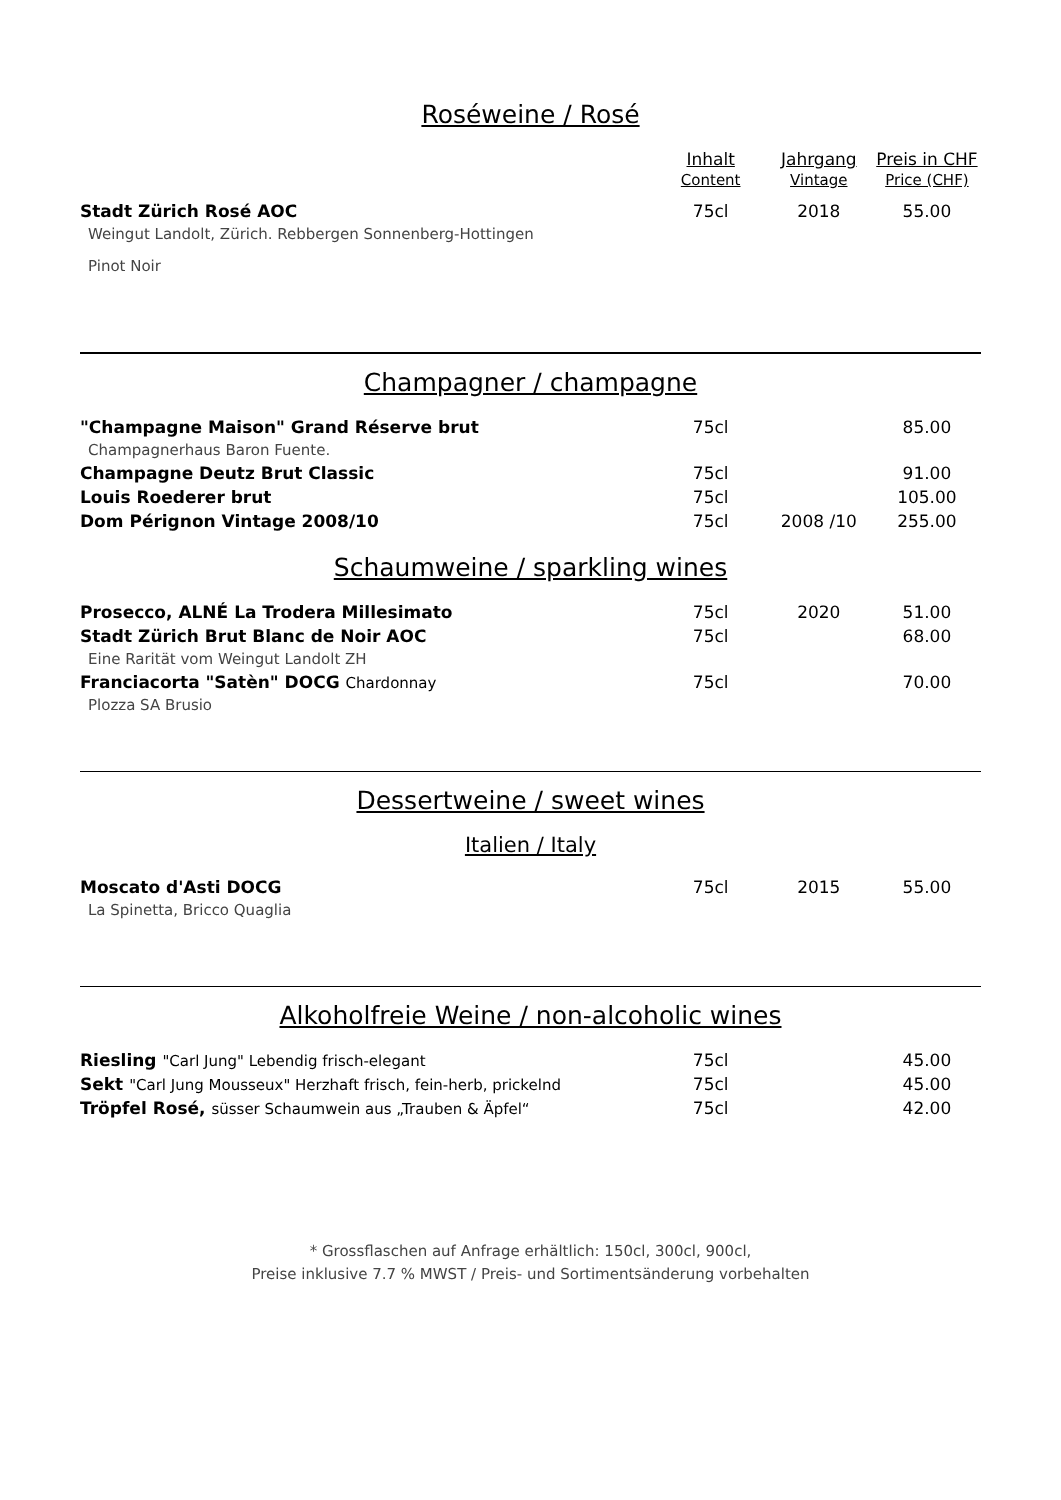Roséweine / Rosé
| | Inhalt Content | Jahrgang Vintage | Preis in CHF Price (CHF) |
| --- | --- | --- | --- |
| Stadt Zürich Rosé AOC | 75cl | 2018 | 55.00 |
| Weingut Landolt, Zürich. Rebbergen Sonnenberg-Hottingen | | | |
| Pinot Noir | | | |
Champagner / champagne
| "Champagne Maison" Grand Réserve brut | 75cl | | 85.00 |
| Champagnerhaus Baron Fuente. | | | |
| Champagne Deutz Brut Classic | 75cl | | 91.00 |
| Louis Roederer brut | 75cl | | 105.00 |
| Dom Pérignon Vintage 2008/10 | 75cl | 2008 /10 | 255.00 |
Schaumweine / sparkling wines
| Prosecco, ALNÉ La Trodera Millesimato | 75cl | 2020 | 51.00 |
| Stadt Zürich Brut Blanc de Noir AOC | 75cl | | 68.00 |
| Eine Rarität vom Weingut Landolt ZH | | | |
| Franciacorta "Satèn" DOCG Chardonnay | 75cl | | 70.00 |
| Plozza SA Brusio | | | |
Dessertweine / sweet wines
Italien / Italy
| Moscato d'Asti DOCG | 75cl | 2015 | 55.00 |
| La Spinetta, Bricco Quaglia | | | |
Alkoholfreie Weine / non-alcoholic wines
| Riesling "Carl Jung" Lebendig frisch-elegant | 75cl | | 45.00 |
| Sekt "Carl Jung Mousseux" Herzhaft frisch, fein-herb, prickelnd | 75cl | | 45.00 |
| Tröpfel Rosé, süsser Schaumwein aus „Trauben & Äpfel“ | 75cl | | 42.00 |
* Grossflaschen auf Anfrage erhältlich: 150cl, 300cl, 900cl,
Preise inklusive 7.7 % MWST / Preis- und Sortimentsänderung vorbehalten